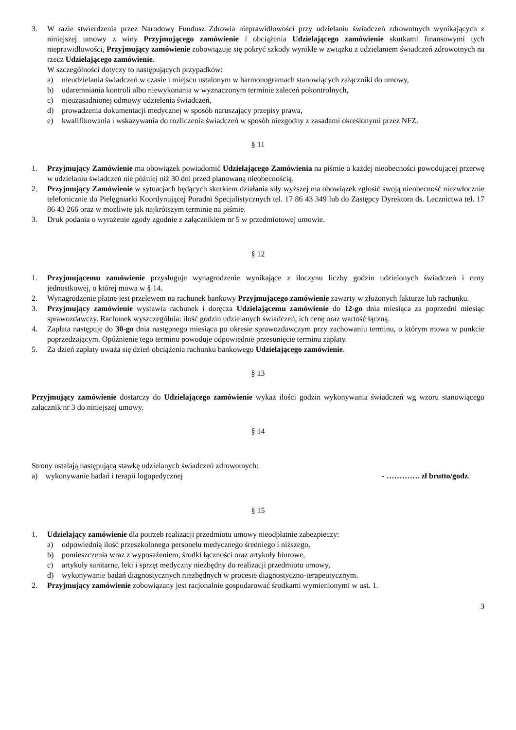3. W razie stwierdzenia przez Narodowy Fundusz Zdrowia nieprawidłowości przy udzielaniu świadczeń zdrowotnych wynikających z niniejszej umowy z winy Przyjmującego zamówienie i obciążenia Udzielającego zamówienie skutkami finansowymi tych nieprawidłowości, Przyjmujący zamówienie zobowiązuje się pokryć szkody wynikłe w związku z udzielaniem świadczeń zdrowotnych na rzecz Udzielającego zamówienie.
W szczególności dotyczy to następujących przypadków:
a) nieudzielania świadczeń w czasie i miejscu ustalonym w harmonogramach stanowiących załączniki do umowy,
b) udaremniania kontroli albo niewykonania w wyznaczonym terminie zaleceń pokontrolnych,
c) nieuzasadnionej odmowy udzielenia świadczeń,
d) prowadzenia dokumentacji medycznej w sposób naruszający przepisy prawa,
e) kwalifikowania i wskazywania do rozliczenia świadczeń w sposób niezgodny z zasadami określonymi przez NFZ.
§ 11
1. Przyjmujący Zamówienie ma obowiązek powiadomić Udzielającego Zamówienia na piśmie o każdej nieobecności powodującej przerwę w udzielaniu świadczeń nie później niż 30 dni przed planowaną nieobecnością.
2. Przyjmujący Zamówienie w sytuacjach będących skutkiem działania siły wyższej ma obowiązek zgłosić swoją nieobecność niezwłocznie telefonicznie do Pielęgniarki Koordynującej Poradni Specjalistycznych tel. 17 86 43 349 lub do Zastępcy Dyrektora ds. Lecznictwa tel. 17 86 43 266 oraz w możliwie jak najkrótszym terminie na piśmie.
3. Druk podania o wyrażenie zgody zgodnie z załącznikiem nr 5 w przedmiotowej umowie.
§ 12
1. Przyjmującemu zamówienie przysługuje wynagrodzenie wynikające z iloczynu liczby godzin udzielonych świadczeń i ceny jednostkowej, o której mowa w § 14.
2. Wynagrodzenie płatne jest przelewem na rachunek bankowy Przyjmującego zamówienie zawarty w złożonych fakturze lub rachunku.
3. Przyjmujący zamówienie wystawia rachunek i doręcza Udzielającemu zamówienie do 12-go dnia miesiąca za poprzedni miesiąc sprawozdawczy. Rachunek wyszczególnia: ilość godzin udzielanych świadczeń, ich cenę oraz wartość łączną.
4. Zapłata następuje do 30-go dnia następnego miesiąca po okresie sprawozdawczym przy zachowaniu terminu, o którym mowa w punkcie poprzedzającym. Opóźnienie tego terminu powoduje odpowiednie przesunięcie terminu zapłaty.
5. Za dzień zapłaty uważa się dzień obciążenia rachunku bankowego Udzielającego zamówienie.
§ 13
Przyjmujący zamówienie dostarczy do Udzielającego zamówienie wykaz ilości godzin wykonywania świadczeń wg wzoru stanowiącego załącznik nr 3 do niniejszej umowy.
§ 14
Strony ustalają następującą stawkę udzielanych świadczeń zdrowotnych:
a) wykonywanie badań i terapii logopedycznej - …………. zł brutto/godz.
§ 15
1. Udzielający zamówienie dla potrzeb realizacji przedmiotu umowy nieodpłatnie zabezpieczy:
a) odpowiednią ilość przeszkolonego personelu medycznego średniego i niższego,
b) pomieszczenia wraz z wyposażeniem, środki łączności oraz artykuły biurowe,
c) artykuły sanitarne, leki i sprzęt medyczny niezbędny do realizacji przedmiotu umowy,
d) wykonywanie badań diagnostycznych niezbędnych w procesie diagnostyczno-terapeutycznym.
2. Przyjmujący zamówienie zobowiązany jest racjonalnie gospodarować środkami wymienionymi w ust. 1.
3